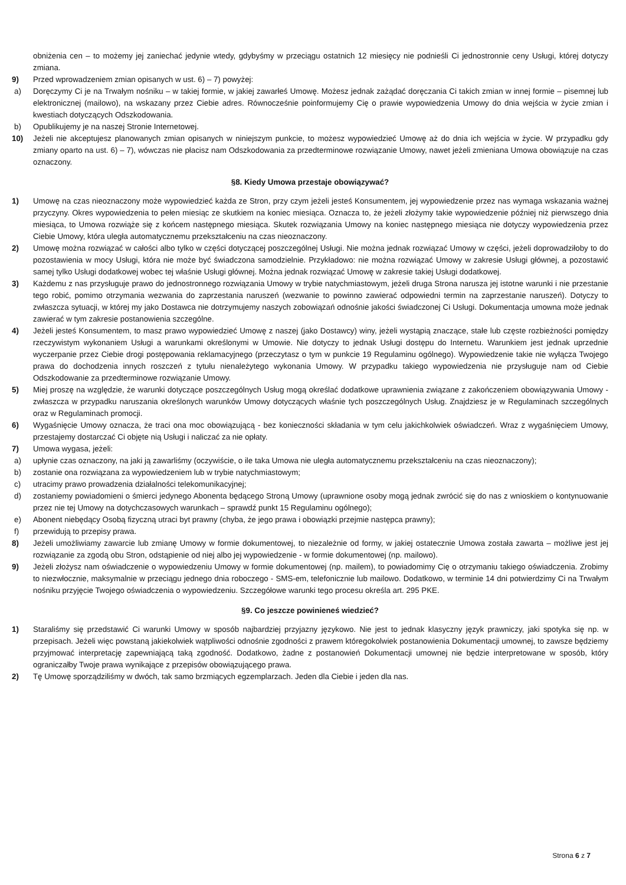obniżenia cen – to możemy jej zaniechać jedynie wtedy, gdybyśmy w przeciągu ostatnich 12 miesięcy nie podnieśli Ci jednostronnie ceny Usługi, której dotyczy zmiana.
9) Przed wprowadzeniem zmian opisanych w ust. 6) – 7) powyżej:
a) Doręczymy Ci je na Trwałym nośniku – w takiej formie, w jakiej zawarłeś Umowę. Możesz jednak zażądać doręczania Ci takich zmian w innej formie – pisemnej lub elektronicznej (mailowo), na wskazany przez Ciebie adres. Równocześnie poinformujemy Cię o prawie wypowiedzenia Umowy do dnia wejścia w życie zmian i kwestiach dotyczących Odszkodowania.
b) Opublikujemy je na naszej Stronie Internetowej.
10) Jeżeli nie akceptujesz planowanych zmian opisanych w niniejszym punkcie, to możesz wypowiedzieć Umowę aż do dnia ich wejścia w życie. W przypadku gdy zmiany oparto na ust. 6) – 7), wówczas nie płacisz nam Odszkodowania za przedterminowe rozwiązanie Umowy, nawet jeżeli zmieniana Umowa obowiązuje na czas oznaczony.
§8. Kiedy Umowa przestaje obowiązywać?
1) Umowę na czas nieoznaczony może wypowiedzieć każda ze Stron, przy czym jeżeli jesteś Konsumentem, jej wypowiedzenie przez nas wymaga wskazania ważnej przyczyny. Okres wypowiedzenia to pełen miesiąc ze skutkiem na koniec miesiąca. Oznacza to, że jeżeli złożymy takie wypowiedzenie później niż pierwszego dnia miesiąca, to Umowa rozwiąże się z końcem następnego miesiąca. Skutek rozwiązania Umowy na koniec następnego miesiąca nie dotyczy wypowiedzenia przez Ciebie Umowy, która uległa automatycznemu przekształceniu na czas nieoznaczony.
2) Umowę można rozwiązać w całości albo tylko w części dotyczącej poszczególnej Usługi. Nie można jednak rozwiązać Umowy w części, jeżeli doprowadziłoby to do pozostawienia w mocy Usługi, która nie może być świadczona samodzielnie. Przykładowo: nie można rozwiązać Umowy w zakresie Usługi głównej, a pozostawić samej tylko Usługi dodatkowej wobec tej właśnie Usługi głównej. Można jednak rozwiązać Umowę w zakresie takiej Usługi dodatkowej.
3) Każdemu z nas przysługuje prawo do jednostronnego rozwiązania Umowy w trybie natychmiastowym, jeżeli druga Strona narusza jej istotne warunki i nie przestanie tego robić, pomimo otrzymania wezwania do zaprzestania naruszeń (wezwanie to powinno zawierać odpowiedni termin na zaprzestanie naruszeń). Dotyczy to zwłaszcza sytuacji, w której my jako Dostawca nie dotrzymujemy naszych zobowiązań odnośnie jakości świadczonej Ci Usługi. Dokumentacja umowna może jednak zawierać w tym zakresie postanowienia szczególne.
4) Jeżeli jesteś Konsumentem, to masz prawo wypowiedzieć Umowę z naszej (jako Dostawcy) winy, jeżeli wystąpią znaczące, stałe lub częste rozbieżności pomiędzy rzeczywistym wykonaniem Usługi a warunkami określonymi w Umowie. Nie dotyczy to jednak Usługi dostępu do Internetu. Warunkiem jest jednak uprzednie wyczerpanie przez Ciebie drogi postępowania reklamacyjnego (przeczytasz o tym w punkcie 19 Regulaminu ogólnego). Wypowiedzenie takie nie wyłącza Twojego prawa do dochodzenia innych roszczeń z tytułu nienależytego wykonania Umowy. W przypadku takiego wypowiedzenia nie przysługuje nam od Ciebie Odszkodowanie za przedterminowe rozwiązanie Umowy.
5) Miej proszę na względzie, że warunki dotyczące poszczególnych Usług mogą określać dodatkowe uprawnienia związane z zakończeniem obowiązywania Umowy - zwłaszcza w przypadku naruszania określonych warunków Umowy dotyczących właśnie tych poszczególnych Usług. Znajdziesz je w Regulaminach szczególnych oraz w Regulaminach promocji.
6) Wygaśnięcie Umowy oznacza, że traci ona moc obowiązującą - bez konieczności składania w tym celu jakichkolwiek oświadczeń. Wraz z wygaśnięciem Umowy, przestajemy dostarczać Ci objęte nią Usługi i naliczać za nie opłaty.
7) Umowa wygasa, jeżeli:
a) upłynie czas oznaczony, na jaki ją zawarliśmy (oczywiście, o ile taka Umowa nie uległa automatycznemu przekształceniu na czas nieoznaczony);
b) zostanie ona rozwiązana za wypowiedzeniem lub w trybie natychmiastowym;
c) utracimy prawo prowadzenia działalności telekomunikacyjnej;
d) zostaniemy powiadomieni o śmierci jedynego Abonenta będącego Stroną Umowy (uprawnione osoby mogą jednak zwrócić się do nas z wnioskiem o kontynuowanie przez nie tej Umowy na dotychczasowych warunkach – sprawdź punkt 15 Regulaminu ogólnego);
e) Abonent niebędący Osobą fizyczną utraci byt prawny (chyba, że jego prawa i obowiązki przejmie następca prawny);
f) przewidują to przepisy prawa.
8) Jeżeli umożliwiamy zawarcie lub zmianę Umowy w formie dokumentowej, to niezależnie od formy, w jakiej ostatecznie Umowa została zawarta – możliwe jest jej rozwiązanie za zgodą obu Stron, odstąpienie od niej albo jej wypowiedzenie - w formie dokumentowej (np. mailowo).
9) Jeżeli złożysz nam oświadczenie o wypowiedzeniu Umowy w formie dokumentowej (np. mailem), to powiadomimy Cię o otrzymaniu takiego oświadczenia. Zrobimy to niezwłocznie, maksymalnie w przeciągu jednego dnia roboczego - SMS-em, telefonicznie lub mailowo. Dodatkowo, w terminie 14 dni potwierdzimy Ci na Trwałym nośniku przyjęcie Twojego oświadczenia o wypowiedzeniu. Szczegółowe warunki tego procesu określa art. 295 PKE.
§9. Co jeszcze powinieneś wiedzieć?
1) Staraliśmy się przedstawić Ci warunki Umowy w sposób najbardziej przyjazny językowo. Nie jest to jednak klasyczny język prawniczy, jaki spotyka się np. w przepisach. Jeżeli więc powstaną jakiekolwiek wątpliwości odnośnie zgodności z prawem któregokolwiek postanowienia Dokumentacji umownej, to zawsze będziemy przyjmować interpretację zapewniającą taką zgodność. Dodatkowo, żadne z postanowień Dokumentacji umownej nie będzie interpretowane w sposób, który ograniczałby Twoje prawa wynikające z przepisów obowiązującego prawa.
2) Tę Umowę sporządziliśmy w dwóch, tak samo brzmiących egzemplarzach. Jeden dla Ciebie i jeden dla nas.
Strona 6 z 7